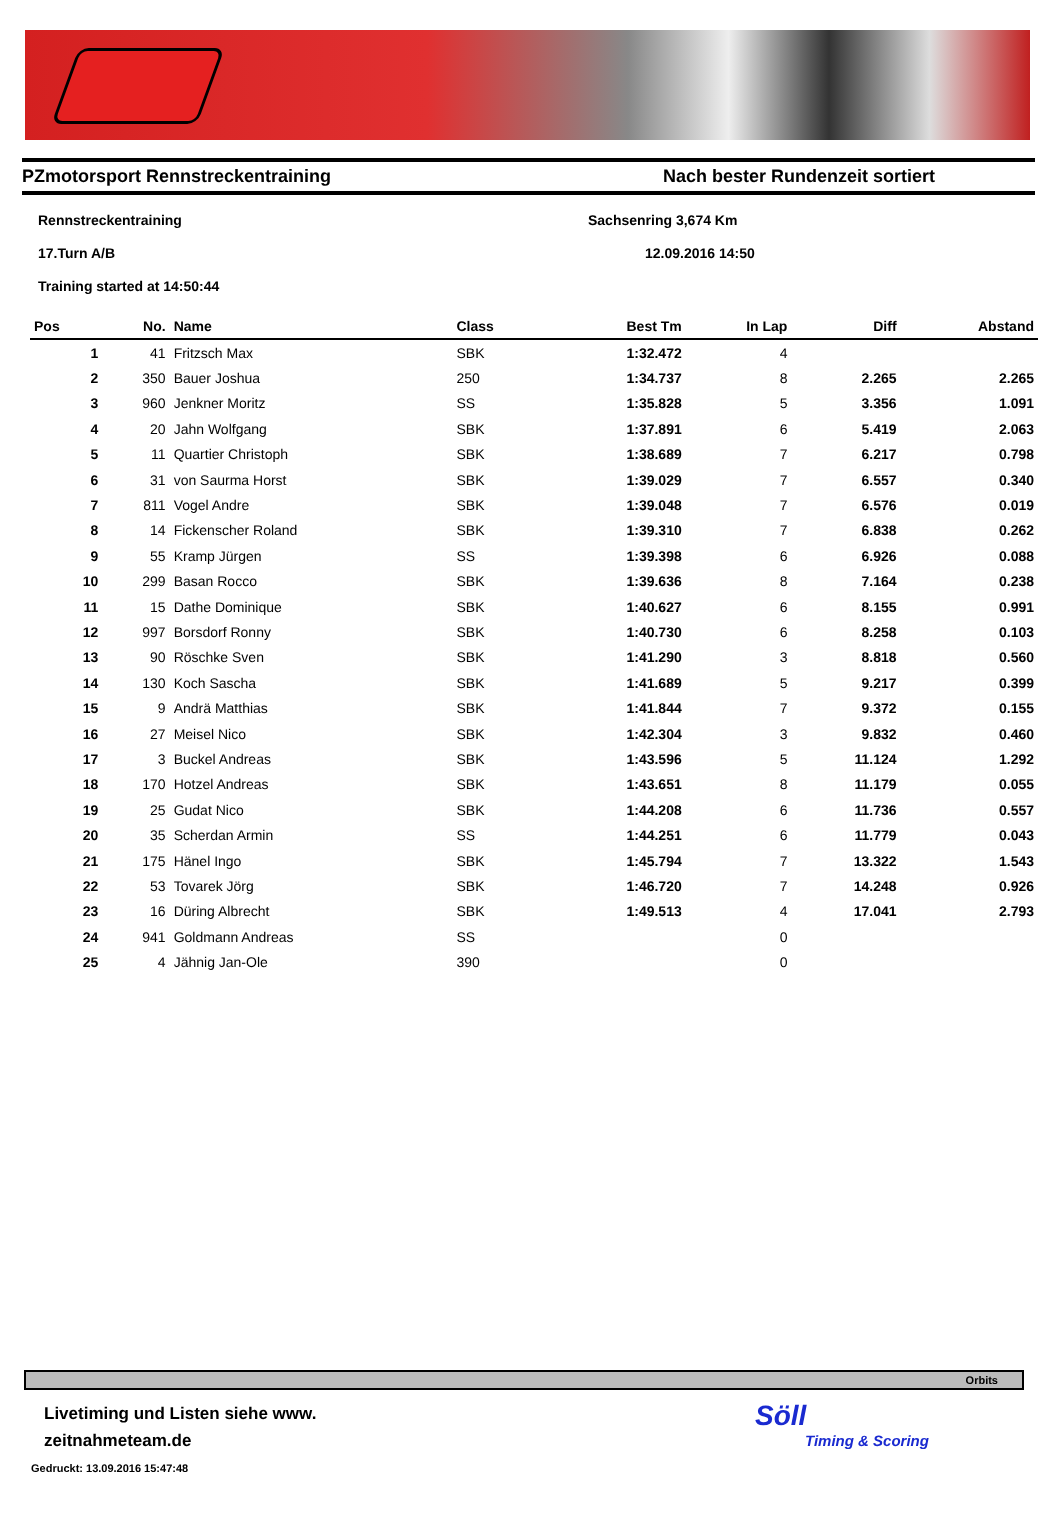PZmotorsport Rennstreckentraining Nach bester Rundenzeit sortiert
Rennstreckentraining Sachsenring 3,674 Km
17.Turn A/B 12.09.2016 14:50
Training started at 14:50:44
| Pos | No. | Name | Class | Best Tm | In Lap | Diff | Abstand |
| --- | --- | --- | --- | --- | --- | --- | --- |
| 1 | 41 | Fritzsch Max | SBK | 1:32.472 | 4 | | |
| 2 | 350 | Bauer Joshua | 250 | 1:34.737 | 8 | 2.265 | 2.265 |
| 3 | 960 | Jenkner Moritz | SS | 1:35.828 | 5 | 3.356 | 1.091 |
| 4 | 20 | Jahn Wolfgang | SBK | 1:37.891 | 6 | 5.419 | 2.063 |
| 5 | 11 | Quartier Christoph | SBK | 1:38.689 | 7 | 6.217 | 0.798 |
| 6 | 31 | von Saurma Horst | SBK | 1:39.029 | 7 | 6.557 | 0.340 |
| 7 | 811 | Vogel Andre | SBK | 1:39.048 | 7 | 6.576 | 0.019 |
| 8 | 14 | Fickenscher Roland | SBK | 1:39.310 | 7 | 6.838 | 0.262 |
| 9 | 55 | Kramp Jürgen | SS | 1:39.398 | 6 | 6.926 | 0.088 |
| 10 | 299 | Basan Rocco | SBK | 1:39.636 | 8 | 7.164 | 0.238 |
| 11 | 15 | Dathe Dominique | SBK | 1:40.627 | 6 | 8.155 | 0.991 |
| 12 | 997 | Borsdorf Ronny | SBK | 1:40.730 | 6 | 8.258 | 0.103 |
| 13 | 90 | Röschke Sven | SBK | 1:41.290 | 3 | 8.818 | 0.560 |
| 14 | 130 | Koch Sascha | SBK | 1:41.689 | 5 | 9.217 | 0.399 |
| 15 | 9 | Andrä Matthias | SBK | 1:41.844 | 7 | 9.372 | 0.155 |
| 16 | 27 | Meisel Nico | SBK | 1:42.304 | 3 | 9.832 | 0.460 |
| 17 | 3 | Buckel Andreas | SBK | 1:43.596 | 5 | 11.124 | 1.292 |
| 18 | 170 | Hotzel Andreas | SBK | 1:43.651 | 8 | 11.179 | 0.055 |
| 19 | 25 | Gudat Nico | SBK | 1:44.208 | 6 | 11.736 | 0.557 |
| 20 | 35 | Scherdan Armin | SS | 1:44.251 | 6 | 11.779 | 0.043 |
| 21 | 175 | Hänel Ingo | SBK | 1:45.794 | 7 | 13.322 | 1.543 |
| 22 | 53 | Tovarek Jörg | SBK | 1:46.720 | 7 | 14.248 | 0.926 |
| 23 | 16 | Düring Albrecht | SBK | 1:49.513 | 4 | 17.041 | 2.793 |
| 24 | 941 | Goldmann Andreas | SS | | 0 | | |
| 25 | 4 | Jähnig Jan-Ole | 390 | | 0 | | |
Orbits
Livetiming und Listen siehe www.
zeitnahmeteam.de
Gedruckt: 13.09.2016 15:47:48
Söll
Timing & Scoring